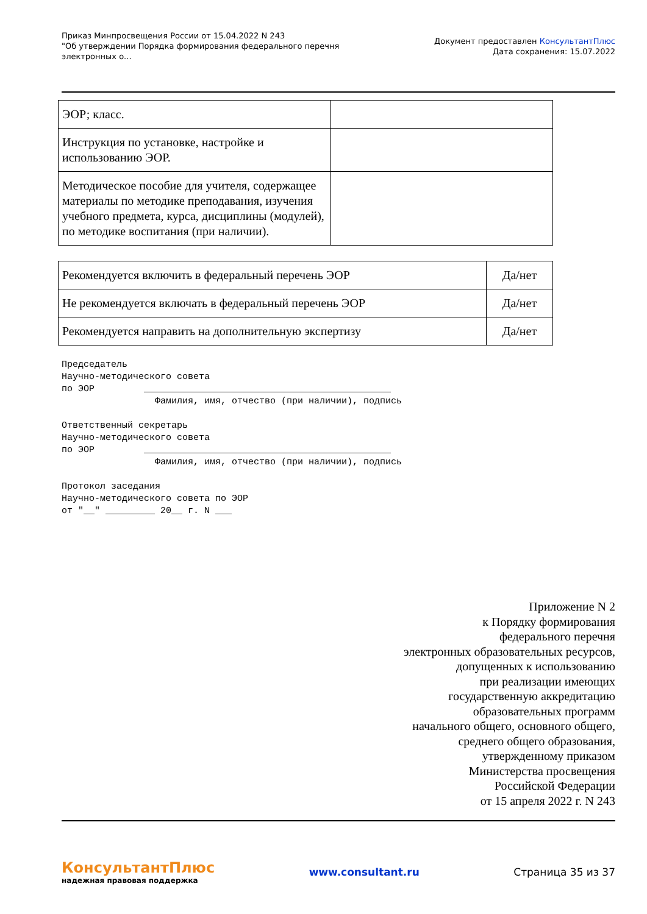Приказ Минпросвещения России от 15.04.2022 N 243
"Об утверждении Порядка формирования федерального перечня
электронных о...
Документ предоставлен КонсультантПлюс
Дата сохранения: 15.07.2022
| ЭОР; класс. | |
| Инструкция по установке, настройке и использованию ЭОР. | |
| Методическое пособие для учителя, содержащее материалы по методике преподавания, изучения учебного предмета, курса, дисциплины (модулей), по методике воспитания (при наличии). | |
| Рекомендуется включить в федеральный перечень ЭОР | Да/нет |
| Не рекомендуется включать в федеральный перечень ЭОР | Да/нет |
| Рекомендуется направить на дополнительную экспертизу | Да/нет |
Председатель
Научно-методического совета
по ЭОР         _____________________________________________
                 Фамилия, имя, отчество (при наличии), подпись

Ответственный секретарь
Научно-методического совета
по ЭОР         _____________________________________________
                 Фамилия, имя, отчество (при наличии), подпись

Протокол заседания
Научно-методического совета по ЭОР
от "__" _________ 20__ г. N ___
Приложение N 2
к Порядку формирования
федерального перечня
электронных образовательных ресурсов,
допущенных к использованию
при реализации имеющих
государственную аккредитацию
образовательных программ
начального общего, основного общего,
среднего общего образования,
утвержденному приказом
Министерства просвещения
Российской Федерации
от 15 апреля 2022 г. N 243
КонсультантПлюс
надежная правовая поддержка
www.consultant.ru Страница 35 из 37